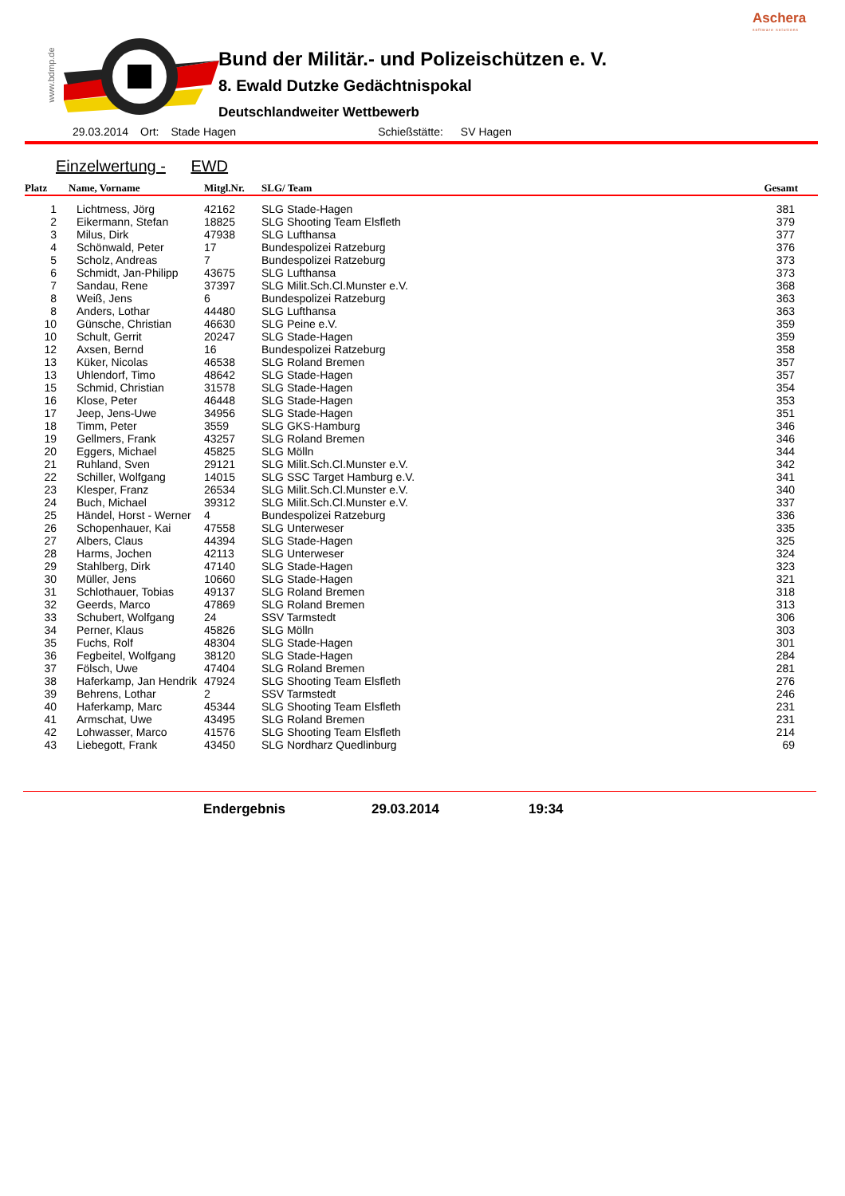Aschera
software solutions
www.bdmp.de
Bund der Militär.- und Polizeischützen e. V.
8. Ewald Dutzke Gedächtnispokal
Deutschlandweiter Wettbewerb
29.03.2014 Ort: Stade Hagen Schießstätte: SV Hagen
Einzelwertung - EWD
| Platz | Name, Vorname | Mitgl.Nr. | SLG/ Team | Gesamt |
| --- | --- | --- | --- | --- |
| 1 | Lichtmess, Jörg | 42162 | SLG Stade-Hagen | 381 |
| 2 | Eikermann, Stefan | 18825 | SLG Shooting Team Elsfleth | 379 |
| 3 | Milus, Dirk | 47938 | SLG Lufthansa | 377 |
| 4 | Schönwald, Peter | 17 | Bundespolizei Ratzeburg | 376 |
| 5 | Scholz, Andreas | 7 | Bundespolizei Ratzeburg | 373 |
| 6 | Schmidt, Jan-Philipp | 43675 | SLG Lufthansa | 373 |
| 7 | Sandau, Rene | 37397 | SLG Milit.Sch.Cl.Munster e.V. | 368 |
| 8 | Weiß, Jens | 6 | Bundespolizei Ratzeburg | 363 |
| 8 | Anders, Lothar | 44480 | SLG Lufthansa | 363 |
| 10 | Günsche, Christian | 46630 | SLG Peine e.V. | 359 |
| 10 | Schult, Gerrit | 20247 | SLG Stade-Hagen | 359 |
| 12 | Axsen, Bernd | 16 | Bundespolizei Ratzeburg | 358 |
| 13 | Küker, Nicolas | 46538 | SLG Roland Bremen | 357 |
| 13 | Uhlendorf, Timo | 48642 | SLG Stade-Hagen | 357 |
| 15 | Schmid, Christian | 31578 | SLG Stade-Hagen | 354 |
| 16 | Klose, Peter | 46448 | SLG Stade-Hagen | 353 |
| 17 | Jeep, Jens-Uwe | 34956 | SLG Stade-Hagen | 351 |
| 18 | Timm, Peter | 3559 | SLG GKS-Hamburg | 346 |
| 19 | Gellmers, Frank | 43257 | SLG Roland Bremen | 346 |
| 20 | Eggers, Michael | 45825 | SLG Mölln | 344 |
| 21 | Ruhland, Sven | 29121 | SLG Milit.Sch.Cl.Munster e.V. | 342 |
| 22 | Schiller, Wolfgang | 14015 | SLG SSC Target Hamburg e.V. | 341 |
| 23 | Klesper, Franz | 26534 | SLG Milit.Sch.Cl.Munster e.V. | 340 |
| 24 | Buch, Michael | 39312 | SLG Milit.Sch.Cl.Munster e.V. | 337 |
| 25 | Händel, Horst - Werner | 4 | Bundespolizei Ratzeburg | 336 |
| 26 | Schopenhauer, Kai | 47558 | SLG Unterweser | 335 |
| 27 | Albers, Claus | 44394 | SLG Stade-Hagen | 325 |
| 28 | Harms, Jochen | 42113 | SLG Unterweser | 324 |
| 29 | Stahlberg, Dirk | 47140 | SLG Stade-Hagen | 323 |
| 30 | Müller, Jens | 10660 | SLG Stade-Hagen | 321 |
| 31 | Schlothauer, Tobias | 49137 | SLG Roland Bremen | 318 |
| 32 | Geerds, Marco | 47869 | SLG Roland Bremen | 313 |
| 33 | Schubert, Wolfgang | 24 | SSV Tarmstedt | 306 |
| 34 | Perner, Klaus | 45826 | SLG Mölln | 303 |
| 35 | Fuchs, Rolf | 48304 | SLG Stade-Hagen | 301 |
| 36 | Fegbeitel, Wolfgang | 38120 | SLG Stade-Hagen | 284 |
| 37 | Fölsch, Uwe | 47404 | SLG Roland Bremen | 281 |
| 38 | Haferkamp, Jan Hendrik | 47924 | SLG Shooting Team Elsfleth | 276 |
| 39 | Behrens, Lothar | 2 | SSV Tarmstedt | 246 |
| 40 | Haferkamp, Marc | 45344 | SLG Shooting Team Elsfleth | 231 |
| 41 | Armschat, Uwe | 43495 | SLG Roland Bremen | 231 |
| 42 | Lohwasser, Marco | 41576 | SLG Shooting Team Elsfleth | 214 |
| 43 | Liebegott, Frank | 43450 | SLG Nordharz Quedlinburg | 69 |
Endergebnis 29.03.2014 19:34